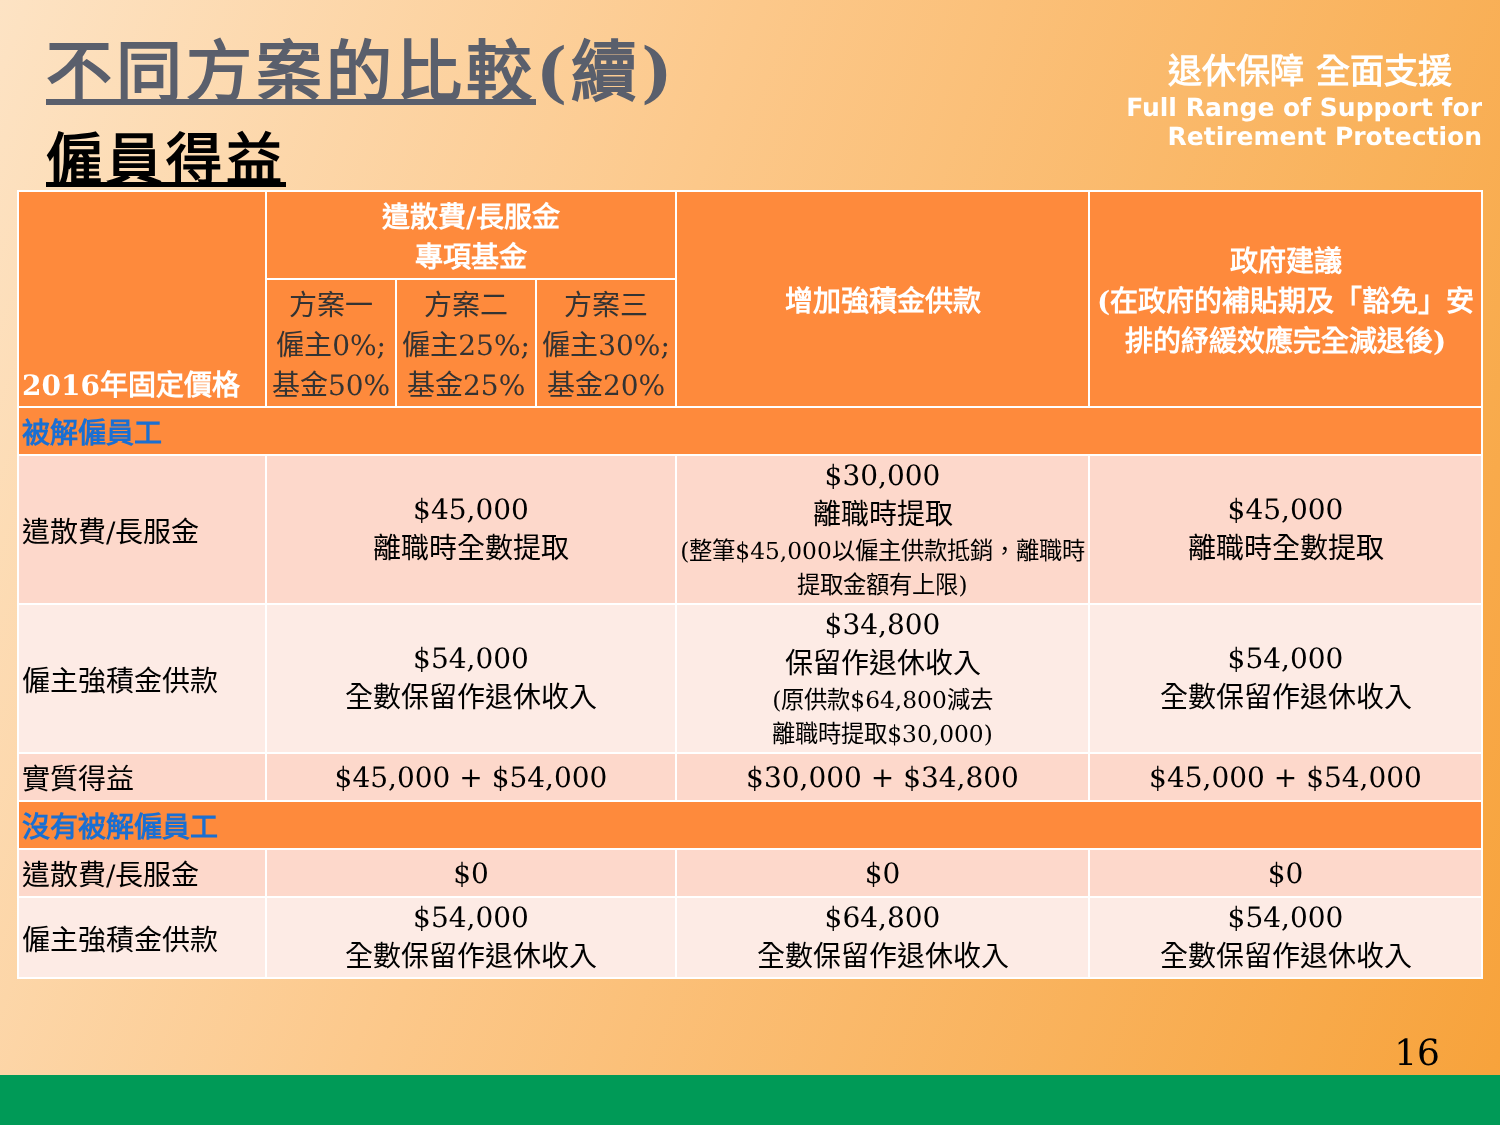不同方案的比較(續)
僱員得益
退休保障 全面支援
Full Range of Support for
Retirement Protection
| 2016年固定價格 | 遣散費/長服金 專項基金 | | | 增加強積金供款 | 政府建議 (在政府的補貼期及「豁免」安排的紓緩效應完全減退後) |
| --- | --- | --- | --- | --- | --- |
| | 方案一 僱主0%; 基金50% | 方案二 僱主25%; 基金25% | 方案三 僱主30%; 基金20% | | |
| 被解僱員工 | | | | | |
| 遣散費/長服金 | $45,000 離職時全數提取 | | | $30,000 離職時提取 (整筆$45,000以僱主供款抵銷，離職時提取金額有上限) | $45,000 離職時全數提取 |
| 僱主強積金供款 | $54,000 全數保留作退休收入 | | | $34,800 保留作退休收入 (原供款$64,800減去 離職時提取$30,000) | $54,000 全數保留作退休收入 |
| 實質得益 | $45,000 + $54,000 | | | $30,000 + $34,800 | $45,000 + $54,000 |
| 沒有被解僱員工 | | | | | |
| 遣散費/長服金 | $0 | | | $0 | $0 |
| 僱主強積金供款 | $54,000 全數保留作退休收入 | | | $64,800 全數保留作退休收入 | $54,000 全數保留作退休收入 |
16